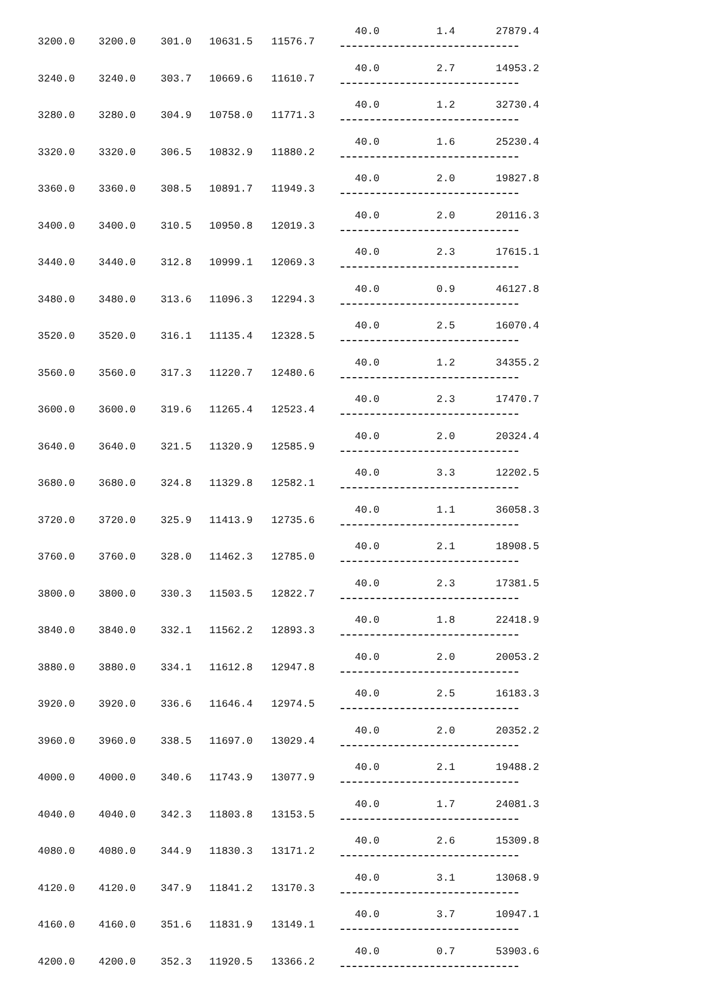| 3200.0 | 3200.0 | 301.0 | 10631.5 | 11576.7 | 40.0 1.4 27879.4 |
| 3240.0 | 3240.0 | 303.7 | 10669.6 | 11610.7 | 40.0 2.7 14953.2 |
| 3280.0 | 3280.0 | 304.9 | 10758.0 | 11771.3 | 40.0 1.2 32730.4 |
| 3320.0 | 3320.0 | 306.5 | 10832.9 | 11880.2 | 40.0 1.6 25230.4 |
| 3360.0 | 3360.0 | 308.5 | 10891.7 | 11949.3 | 40.0 2.0 19827.8 |
| 3400.0 | 3400.0 | 310.5 | 10950.8 | 12019.3 | 40.0 2.0 20116.3 |
| 3440.0 | 3440.0 | 312.8 | 10999.1 | 12069.3 | 40.0 2.3 17615.1 |
| 3480.0 | 3480.0 | 313.6 | 11096.3 | 12294.3 | 40.0 0.9 46127.8 |
| 3520.0 | 3520.0 | 316.1 | 11135.4 | 12328.5 | 40.0 2.5 16070.4 |
| 3560.0 | 3560.0 | 317.3 | 11220.7 | 12480.6 | 40.0 1.2 34355.2 |
| 3600.0 | 3600.0 | 319.6 | 11265.4 | 12523.4 | 40.0 2.3 17470.7 |
| 3640.0 | 3640.0 | 321.5 | 11320.9 | 12585.9 | 40.0 2.0 20324.4 |
| 3680.0 | 3680.0 | 324.8 | 11329.8 | 12582.1 | 40.0 3.3 12202.5 |
| 3720.0 | 3720.0 | 325.9 | 11413.9 | 12735.6 | 40.0 1.1 36058.3 |
| 3760.0 | 3760.0 | 328.0 | 11462.3 | 12785.0 | 40.0 2.1 18908.5 |
| 3800.0 | 3800.0 | 330.3 | 11503.5 | 12822.7 | 40.0 2.3 17381.5 |
| 3840.0 | 3840.0 | 332.1 | 11562.2 | 12893.3 | 40.0 1.8 22418.9 |
| 3880.0 | 3880.0 | 334.1 | 11612.8 | 12947.8 | 40.0 2.0 20053.2 |
| 3920.0 | 3920.0 | 336.6 | 11646.4 | 12974.5 | 40.0 2.5 16183.3 |
| 3960.0 | 3960.0 | 338.5 | 11697.0 | 13029.4 | 40.0 2.0 20352.2 |
| 4000.0 | 4000.0 | 340.6 | 11743.9 | 13077.9 | 40.0 2.1 19488.2 |
| 4040.0 | 4040.0 | 342.3 | 11803.8 | 13153.5 | 40.0 1.7 24081.3 |
| 4080.0 | 4080.0 | 344.9 | 11830.3 | 13171.2 | 40.0 2.6 15309.8 |
| 4120.0 | 4120.0 | 347.9 | 11841.2 | 13170.3 | 40.0 3.1 13068.9 |
| 4160.0 | 4160.0 | 351.6 | 11831.9 | 13149.1 | 40.0 3.7 10947.1 |
| 4200.0 | 4200.0 | 352.3 | 11920.5 | 13366.2 | 40.0 0.7 53903.6 |